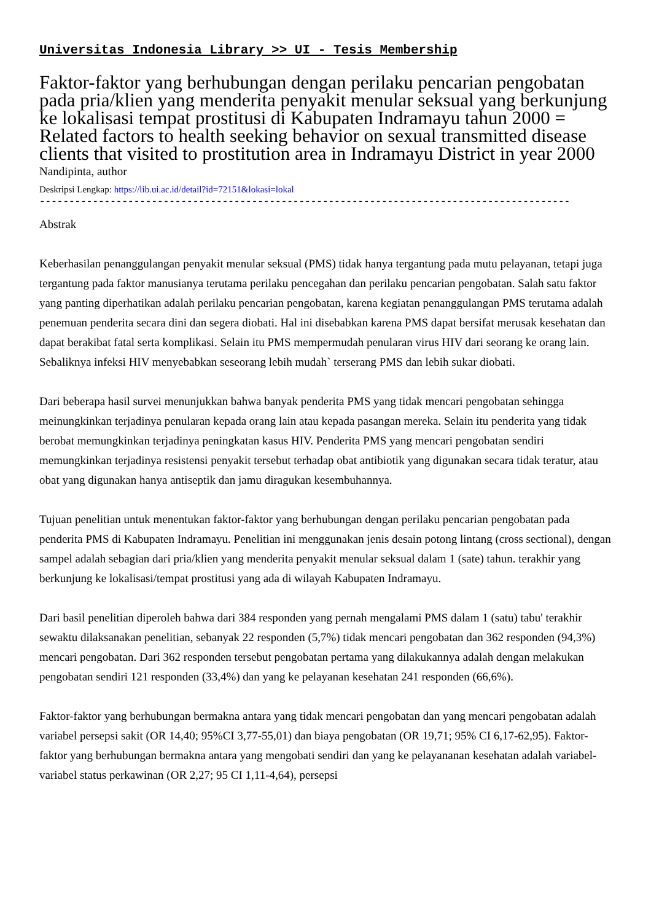Universitas Indonesia Library >> UI - Tesis Membership
Faktor-faktor yang berhubungan dengan perilaku pencarian pengobatan pada pria/klien yang menderita penyakit menular seksual yang berkunjung ke lokalisasi tempat prostitusi di Kabupaten Indramayu tahun 2000 = Related factors to health seeking behavior on sexual transmitted disease clients that visited to prostitution area in Indramayu District in year 2000
Nandipinta, author
Deskripsi Lengkap: https://lib.ui.ac.id/detail?id=72151&lokasi=lokal
------------------------------------------------------------------------------------------
Abstrak
Keberhasilan penanggulangan penyakit menular seksual (PMS) tidak hanya tergantung pada mutu pelayanan, tetapi juga tergantung pada faktor manusianya terutama perilaku pencegahan dan perilaku pencarian pengobatan. Salah satu faktor yang panting diperhatikan adalah perilaku pencarian pengobatan, karena kegiatan penanggulangan PMS terutama adalah penemuan penderita secara dini dan segera diobati. Hal ini disebabkan karena PMS dapat bersifat merusak kesehatan dan dapat berakibat fatal serta komplikasi. Selain itu PMS mempermudah penularan virus HIV dari seorang ke orang lain. Sebaliknya infeksi HIV menyebabkan seseorang lebih mudah` terserang PMS dan lebih sukar diobati.
Dari beberapa hasil survei menunjukkan bahwa banyak penderita PMS yang tidak mencari pengobatan sehingga meinungkinkan terjadinya penularan kepada orang lain atau kepada pasangan mereka. Selain itu penderita yang tidak berobat memungkinkan terjadinya peningkatan kasus HIV. Penderita PMS yang mencari pengobatan sendiri memungkinkan terjadinya resistensi penyakit tersebut terhadap obat antibiotik yang digunakan secara tidak teratur, atau obat yang digunakan hanya antiseptik dan jamu diragukan kesembuhannya.
Tujuan penelitian untuk menentukan faktor-faktor yang berhubungan dengan perilaku pencarian pengobatan pada penderita PMS di Kabupaten Indramayu. Penelitian ini menggunakan jenis desain potong lintang (cross sectional), dengan sampel adalah sebagian dari pria/klien yang menderita penyakit menular seksual dalam 1 (sate) tahun. terakhir yang berkunjung ke lokalisasi/tempat prostitusi yang ada di wilayah Kabupaten Indramayu.
Dari basil penelitian diperoleh bahwa dari 384 responden yang pernah mengalami PMS dalam 1 (satu) tabu' terakhir sewaktu dilaksanakan penelitian, sebanyak 22 responden (5,7%) tidak mencari pengobatan dan 362 responden (94,3%) mencari pengobatan. Dari 362 responden tersebut pengobatan pertama yang dilakukannya adalah dengan melakukan pengobatan sendiri 121 responden (33,4%) dan yang ke pelayanan kesehatan 241 responden (66,6%).
Faktor-faktor yang berhubungan bermakna antara yang tidak mencari pengobatan dan yang mencari pengobatan adalah variabel persepsi sakit (OR 14,40; 95%CI 3,77-55,01) dan biaya pengobatan (OR 19,71; 95% CI 6,17-62,95). Faktor-faktor yang berhubungan bermakna antara yang mengobati sendiri dan yang ke pelayananan kesehatan adalah variabel-variabel status perkawinan (OR 2,27; 95 CI 1,11-4,64), persepsi